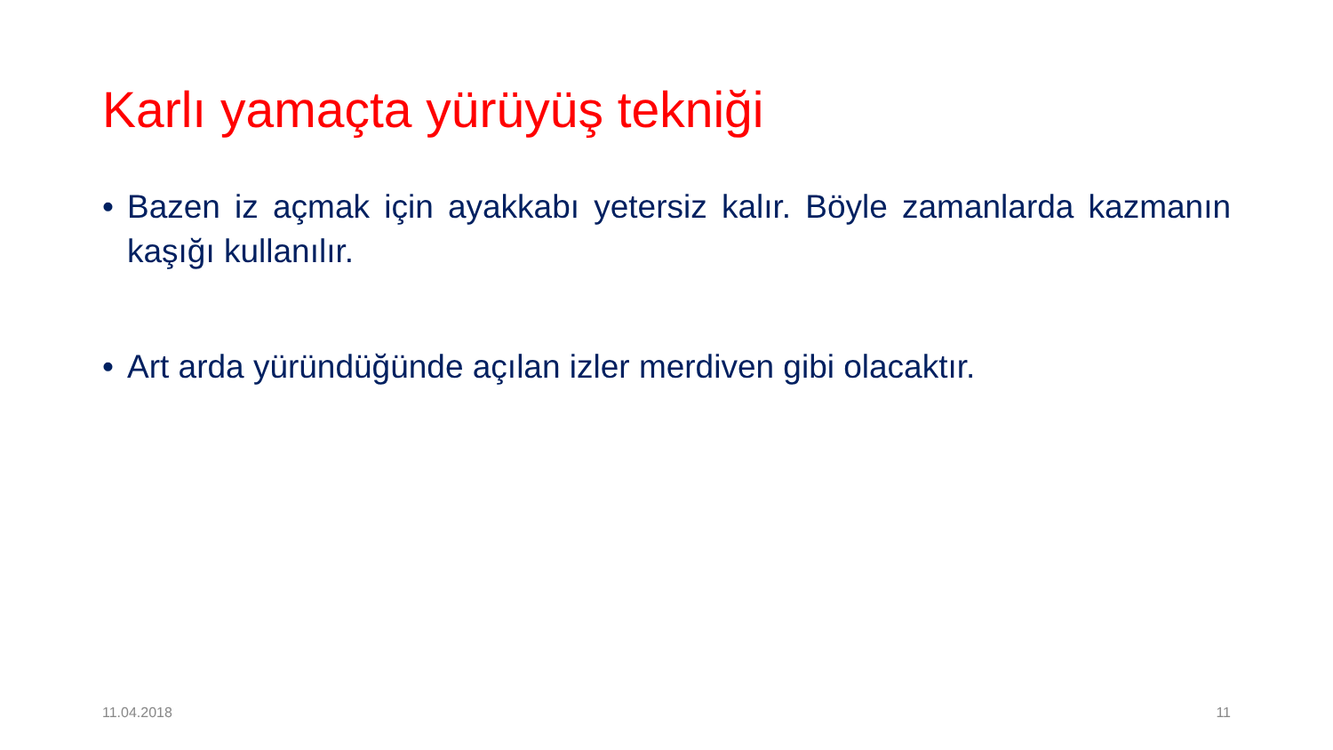Karlı yamaçta yürüyüş tekniği
• Bazen iz açmak için ayakkabı yetersiz kalır. Böyle zamanlarda kazmanın kaşığı kullanılır.
• Art arda yüründüğünde açılan izler merdiven gibi olacaktır.
11.04.2018 11